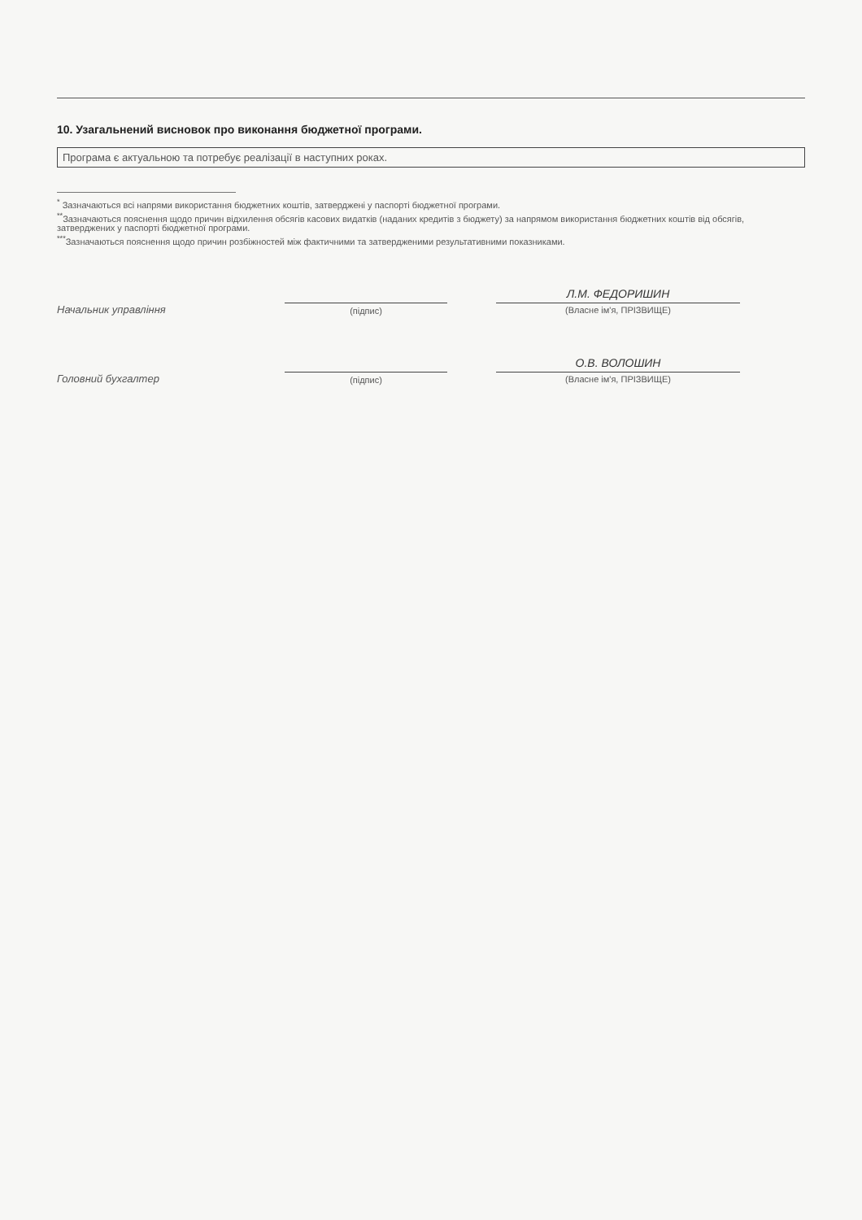10. Узагальнений висновок про виконання бюджетної програми.
Програма є актуальною та потребує реалізації в наступних роках.
<sup>*</sup> Зазначаються всі напрями використання бюджетних коштів, затверджені у паспорті бюджетної програми.
<sup>**</sup> Зазначаються пояснення щодо причин відхилення обсягів касових видатків (наданих кредитів з бюджету) за напрямом використання бюджетних коштів від обсягів, затверджених у паспорті бюджетної програми.
<sup>***</sup> Зазначаються пояснення щодо причин розбіжностей між фактичними та затвердженими результативними показниками.
Начальник управління
(підпис)
Л.М. ФЕДОРИШИН
(Власне ім'я, ПРІЗВИЩЕ)
Головний бухгалтер
(підпис)
О.В. ВОЛОШИН
(Власне ім'я, ПРІЗВИЩЕ)